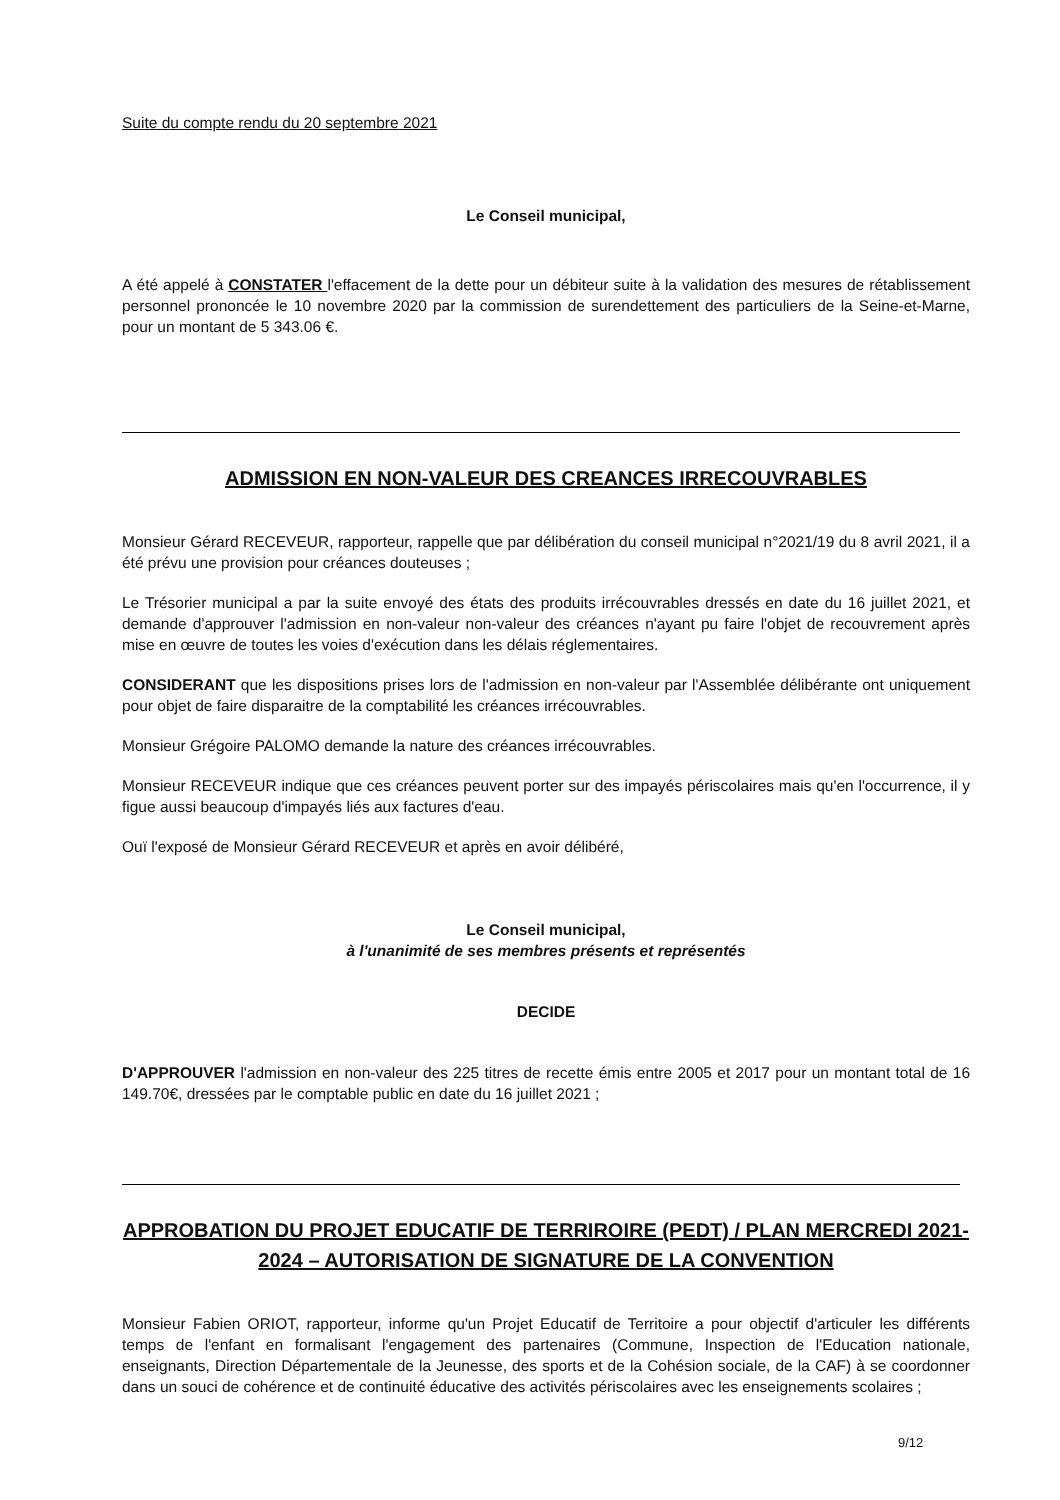Suite du compte rendu du 20 septembre 2021
Le Conseil municipal,
A été appelé à CONSTATER l'effacement de la dette pour un débiteur suite à la validation des mesures de rétablissement personnel prononcée le 10 novembre 2020 par la commission de surendettement des particuliers de la Seine-et-Marne, pour un montant de 5 343.06 €.
ADMISSION EN NON-VALEUR DES CREANCES IRRECOUVRABLES
Monsieur Gérard RECEVEUR, rapporteur, rappelle que par délibération du conseil municipal n°2021/19 du 8 avril 2021, il a été prévu une provision pour créances douteuses ;
Le Trésorier municipal a par la suite envoyé des états des produits irrécouvrables dressés en date du 16 juillet 2021, et demande d'approuver l'admission en non-valeur non-valeur des créances n'ayant pu faire l'objet de recouvrement après mise en œuvre de toutes les voies d'exécution dans les délais réglementaires.
CONSIDERANT que les dispositions prises lors de l'admission en non-valeur par l'Assemblée délibérante ont uniquement pour objet de faire disparaitre de la comptabilité les créances irrécouvrables.
Monsieur Grégoire PALOMO demande la nature des créances irrécouvrables.
Monsieur RECEVEUR indique que ces créances peuvent porter sur des impayés périscolaires mais qu'en l'occurrence, il y figue aussi beaucoup d'impayés liés aux factures d'eau.
Ouï l'exposé de Monsieur Gérard RECEVEUR et après en avoir délibéré,
Le Conseil municipal,
à l'unanimité de ses membres présents et représentés
DECIDE
D'APPROUVER l'admission en non-valeur des 225 titres de recette émis entre 2005 et 2017 pour un montant total de 16 149.70€, dressées par le comptable public en date du 16 juillet 2021 ;
APPROBATION DU PROJET EDUCATIF DE TERRIROIRE (PEDT) / PLAN MERCREDI 2021-2024 – AUTORISATION DE SIGNATURE DE LA CONVENTION
Monsieur Fabien ORIOT, rapporteur, informe qu'un Projet Educatif de Territoire a pour objectif d'articuler les différents temps de l'enfant en formalisant l'engagement des partenaires (Commune, Inspection de l'Education nationale, enseignants, Direction Départementale de la Jeunesse, des sports et de la Cohésion sociale, de la CAF) à se coordonner dans un souci de cohérence et de continuité éducative des activités périscolaires avec les enseignements scolaires ;
9/12